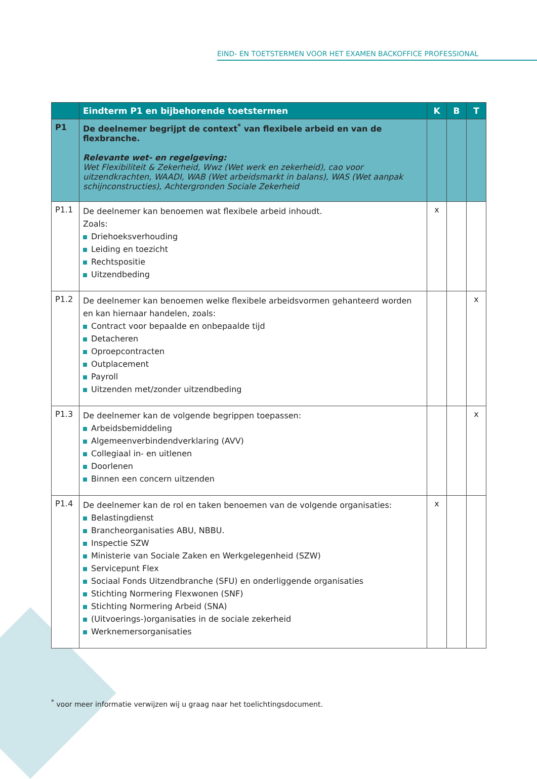EIND- EN TOETSTERMEN VOOR HET EXAMEN BACKOFFICE PROFESSIONAL
| | Eindterm P1 en bijbehorende toetstermen | K | B | T |
| --- | --- | --- | --- | --- |
| P1 | De deelnemer begrijpt de context<sup>*</sup> van flexibele arbeid en van de flexbranche. Relevante wet- en regelgeving: Wet Flexibiliteit & Zekerheid, Wwz (Wet werk en zekerheid), cao voor uitzendkrachten, WAADI, WAB (Wet arbeidsmarkt in balans), WAS (Wet aanpak schijnconstructies), Achtergronden Sociale Zekerheid | | | |
| P1.1 | De deelnemer kan benoemen wat flexibele arbeid inhoudt. Zoals: Driehoeksverhouding Leiding en toezicht Rechtspositie Uitzendbeding | x | | |
| P1.2 | De deelnemer kan benoemen welke flexibele arbeidsvormen gehanteerd worden en kan hiernaar handelen, zoals: Contract voor bepaalde en onbepaalde tijd Detacheren Oproepcontracten Outplacement Payroll Uitzenden met/zonder uitzendbeding | | | x |
| P1.3 | De deelnemer kan de volgende begrippen toepassen: Arbeidsbemiddeling Algemeenverbindendverklaring (AVV) Collegiaal in- en uitlenen Doorlenen Binnen een concern uitzenden | | | x |
| P1.4 | De deelnemer kan de rol en taken benoemen van de volgende organisaties: Belastingdienst Brancheorganisaties ABU, NBBU. Inspectie SZW Ministerie van Sociale Zaken en Werkgelegenheid (SZW) Servicepunt Flex Sociaal Fonds Uitzendbranche (SFU) en onderliggende organisaties Stichting Normering Flexwonen (SNF) Stichting Normering Arbeid (SNA) (Uitvoerings-)organisaties in de sociale zekerheid Werknemersorganisaties | x | | |
<sup>*</sup> voor meer informatie verwijzen wij u graag naar het toelichtingsdocument.